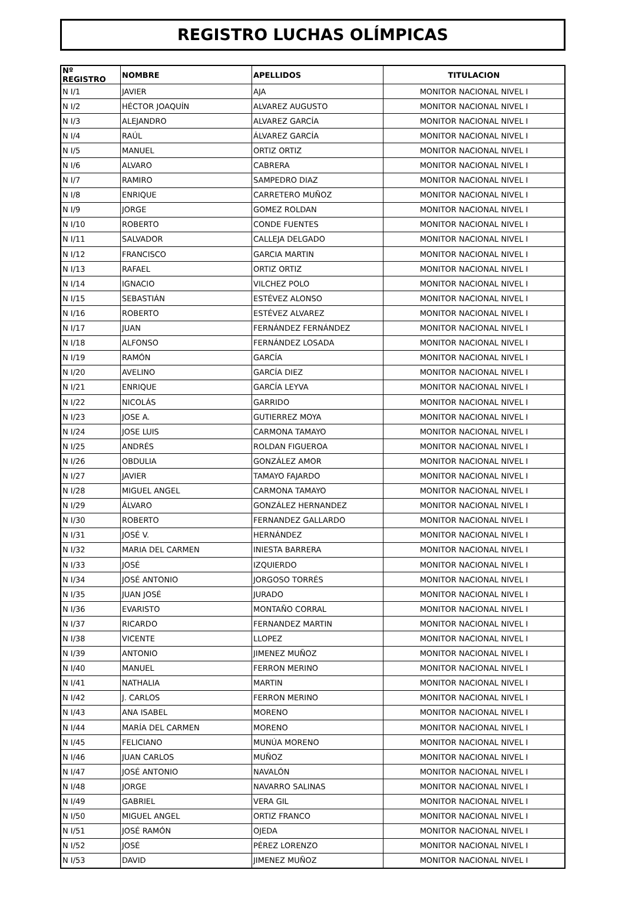REGISTRO LUCHAS OLÍMPICAS
| Nº REGISTRO | NOMBRE | APELLIDOS | TITULACION |
| --- | --- | --- | --- |
| N I/1 | JAVIER | AJA | MONITOR NACIONAL NIVEL I |
| N I/2 | HÉCTOR JOAQUÍN | ALVAREZ AUGUSTO | MONITOR NACIONAL NIVEL I |
| N I/3 | ALEJANDRO | ALVAREZ GARCÍA | MONITOR NACIONAL NIVEL I |
| N I/4 | RAÚL | ÁLVAREZ GARCÍA | MONITOR NACIONAL NIVEL I |
| N I/5 | MANUEL | ORTIZ ORTIZ | MONITOR NACIONAL NIVEL I |
| N I/6 | ALVARO | CABRERA | MONITOR NACIONAL NIVEL I |
| N I/7 | RAMIRO | SAMPEDRO DIAZ | MONITOR NACIONAL NIVEL I |
| N I/8 | ENRIQUE | CARRETERO MUÑOZ | MONITOR NACIONAL NIVEL I |
| N I/9 | JORGE | GOMEZ ROLDAN | MONITOR NACIONAL NIVEL I |
| N I/10 | ROBERTO | CONDE FUENTES | MONITOR NACIONAL NIVEL I |
| N I/11 | SALVADOR | CALLEJA DELGADO | MONITOR NACIONAL NIVEL I |
| N I/12 | FRANCISCO | GARCIA MARTIN | MONITOR NACIONAL NIVEL I |
| N I/13 | RAFAEL | ORTIZ ORTIZ | MONITOR NACIONAL NIVEL I |
| N I/14 | IGNACIO | VILCHEZ POLO | MONITOR NACIONAL NIVEL I |
| N I/15 | SEBASTIÁN | ESTÉVEZ ALONSO | MONITOR NACIONAL NIVEL I |
| N I/16 | ROBERTO | ESTÉVEZ ALVAREZ | MONITOR NACIONAL NIVEL I |
| N I/17 | JUAN | FERNÁNDEZ FERNÁNDEZ | MONITOR NACIONAL NIVEL I |
| N I/18 | ALFONSO | FERNÁNDEZ LOSADA | MONITOR NACIONAL NIVEL I |
| N I/19 | RAMÓN | GARCÍA | MONITOR NACIONAL NIVEL I |
| N I/20 | AVELINO | GARCÍA DIEZ | MONITOR NACIONAL NIVEL I |
| N I/21 | ENRIQUE | GARCÍA LEYVA | MONITOR NACIONAL NIVEL I |
| N I/22 | NICOLÁS | GARRIDO | MONITOR NACIONAL NIVEL I |
| N I/23 | JOSE A. | GUTIERREZ MOYA | MONITOR NACIONAL NIVEL I |
| N I/24 | JOSE LUIS | CARMONA TAMAYO | MONITOR NACIONAL NIVEL I |
| N I/25 | ANDRÉS | ROLDAN FIGUEROA | MONITOR NACIONAL NIVEL I |
| N I/26 | OBDULIA | GONZÁLEZ AMOR | MONITOR NACIONAL NIVEL I |
| N I/27 | JAVIER | TAMAYO FAJARDO | MONITOR NACIONAL NIVEL I |
| N I/28 | MIGUEL ANGEL | CARMONA TAMAYO | MONITOR NACIONAL NIVEL I |
| N I/29 | ÁLVARO | GONZÁLEZ HERNANDEZ | MONITOR NACIONAL NIVEL I |
| N I/30 | ROBERTO | FERNANDEZ GALLARDO | MONITOR NACIONAL NIVEL I |
| N I/31 | JOSÉ V. | HERNÁNDEZ | MONITOR NACIONAL NIVEL I |
| N I/32 | MARIA DEL CARMEN | INIESTA BARRERA | MONITOR NACIONAL NIVEL I |
| N I/33 | JOSÉ | IZQUIERDO | MONITOR NACIONAL NIVEL I |
| N I/34 | JOSÉ ANTONIO | JORGOSO TORRÉS | MONITOR NACIONAL NIVEL I |
| N I/35 | JUAN JOSÉ | JURADO | MONITOR NACIONAL NIVEL I |
| N I/36 | EVARISTO | MONTAÑO CORRAL | MONITOR NACIONAL NIVEL I |
| N I/37 | RICARDO | FERNANDEZ MARTIN | MONITOR NACIONAL NIVEL I |
| N I/38 | VICENTE | LLOPEZ | MONITOR NACIONAL NIVEL I |
| N I/39 | ANTONIO | JIMENEZ MUÑOZ | MONITOR NACIONAL NIVEL I |
| N I/40 | MANUEL | FERRON MERINO | MONITOR NACIONAL NIVEL I |
| N I/41 | NATHALIA | MARTIN | MONITOR NACIONAL NIVEL I |
| N I/42 | J. CARLOS | FERRON MERINO | MONITOR NACIONAL NIVEL I |
| N I/43 | ANA ISABEL | MORENO | MONITOR NACIONAL NIVEL I |
| N I/44 | MARÍA DEL CARMEN | MORENO | MONITOR NACIONAL NIVEL I |
| N I/45 | FELICIANO | MUNÚA MORENO | MONITOR NACIONAL NIVEL I |
| N I/46 | JUAN CARLOS | MUÑOZ | MONITOR NACIONAL NIVEL I |
| N I/47 | JOSÉ ANTONIO | NAVALÓN | MONITOR NACIONAL NIVEL I |
| N I/48 | JORGE | NAVARRO SALINAS | MONITOR NACIONAL NIVEL I |
| N I/49 | GABRIEL | VERA GIL | MONITOR NACIONAL NIVEL I |
| N I/50 | MIGUEL ANGEL | ORTIZ FRANCO | MONITOR NACIONAL NIVEL I |
| N I/51 | JOSÉ RAMÓN | OJEDA | MONITOR NACIONAL NIVEL I |
| N I/52 | JOSÉ | PÉREZ LORENZO | MONITOR NACIONAL NIVEL I |
| N I/53 | DAVID | JIMENEZ MUÑOZ | MONITOR NACIONAL NIVEL I |